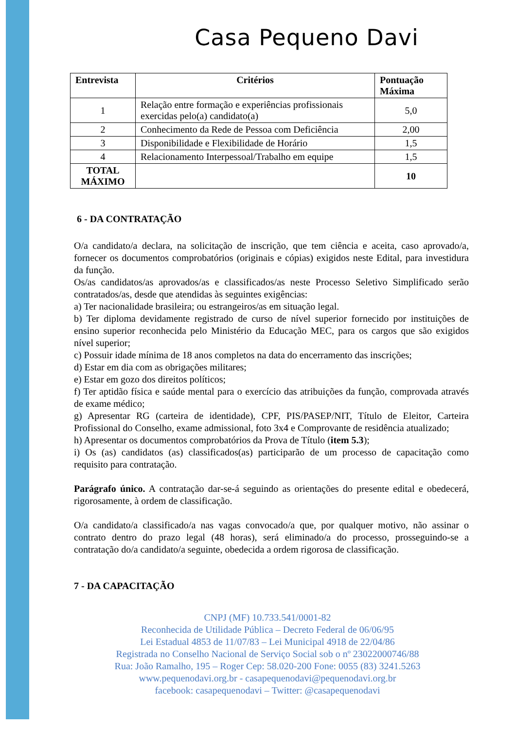Casa Pequeno Davi
| Entrevista | Critérios | Pontuação Máxima |
| --- | --- | --- |
| 1 | Relação entre formação e experiências profissionais exercidas pelo(a) candidato(a) | 5,0 |
| 2 | Conhecimento da Rede de Pessoa com Deficiência | 2,00 |
| 3 | Disponibilidade e Flexibilidade de Horário | 1,5 |
| 4 | Relacionamento Interpessoal/Trabalho em equipe | 1,5 |
| TOTAL MÁXIMO | | 10 |
6 - DA CONTRATAÇÃO
O/a candidato/a declara, na solicitação de inscrição, que tem ciência e aceita, caso aprovado/a, fornecer os documentos comprobatórios (originais e cópias) exigidos neste Edital, para investidura da função.
Os/as candidatos/as aprovados/as e classificados/as neste Processo Seletivo Simplificado serão contratados/as, desde que atendidas às seguintes exigências:
a) Ter nacionalidade brasileira; ou estrangeiros/as em situação legal.
b) Ter diploma devidamente registrado de curso de nível superior fornecido por instituições de ensino superior reconhecida pelo Ministério da Educação MEC, para os cargos que são exigidos nível superior;
c) Possuir idade mínima de 18 anos completos na data do encerramento das inscrições;
d) Estar em dia com as obrigações militares;
e) Estar em gozo dos direitos políticos;
f) Ter aptidão física e saúde mental para o exercício das atribuições da função, comprovada através de exame médico;
g) Apresentar RG (carteira de identidade), CPF, PIS/PASEP/NIT, Título de Eleitor, Carteira Profissional do Conselho, exame admissional, foto 3x4 e Comprovante de residência atualizado;
h) Apresentar os documentos comprobatórios da Prova de Título (item 5.3);
i) Os (as) candidatos (as) classificados(as) participarão de um processo de capacitação como requisito para contratação.
Parágrafo único. A contratação dar-se-á seguindo as orientações do presente edital e obedecerá, rigorosamente, à ordem de classificação.
O/a candidato/a classificado/a nas vagas convocado/a que, por qualquer motivo, não assinar o contrato dentro do prazo legal (48 horas), será eliminado/a do processo, prosseguindo-se a contratação do/a candidato/a seguinte, obedecida a ordem rigorosa de classificação.
7 - DA CAPACITAÇÃO
CNPJ (MF) 10.733.541/0001-82
Reconhecida de Utilidade Pública – Decreto Federal de 06/06/95
Lei Estadual 4853 de 11/07/83 – Lei Municipal 4918 de 22/04/86
Registrada no Conselho Nacional de Serviço Social sob o nº 23022000746/88
Rua: João Ramalho, 195 – Roger Cep: 58.020-200 Fone: 0055 (83) 3241.5263
www.pequenodavi.org.br - casapequenodavi@pequenodavi.org.br
facebook: casapequenodavi – Twitter: @casapequenodavi